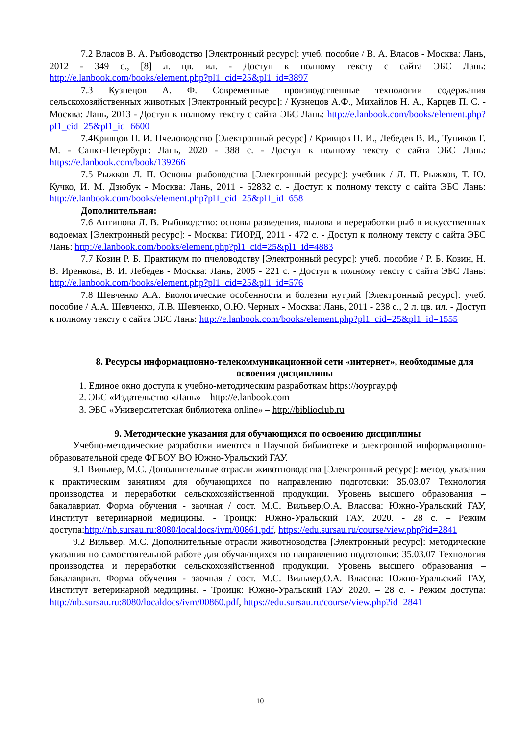7.2 Власов В. А. Рыбоводство [Электронный ресурс]: учеб. пособие / В. А. Власов - Москва: Лань, 2012 - 349 с., [8] л. цв. ил. - Доступ к полному тексту с сайта ЭБС Лань: http://e.lanbook.com/books/element.php?pl1_cid=25&pl1_id=3897
7.3 Кузнецов А. Ф. Современные производственные технологии содержания сельскохозяйственных животных [Электронный ресурс]: / Кузнецов А.Ф., Михайлов Н. А., Карцев П. С. - Москва: Лань, 2013 - Доступ к полному тексту с сайта ЭБС Лань: http://e.lanbook.com/books/element.php?pl1_cid=25&pl1_id=6600
7.4Кривцов Н. И. Пчеловодство [Электронный ресурс] / Кривцов Н. И., Лебедев В. И., Туников Г. М. - Санкт-Петербург: Лань, 2020 - 388 с. - Доступ к полному тексту с сайта ЭБС Лань: https://e.lanbook.com/book/139266
7.5 Рыжков Л. П. Основы рыбоводства [Электронный ресурс]: учебник / Л. П. Рыжков, Т. Ю. Кучко, И. М. Дзюбук - Москва: Лань, 2011 - 52832 с. - Доступ к полному тексту с сайта ЭБС Лань: http://e.lanbook.com/books/element.php?pl1_cid=25&pl1_id=658
Дополнительная:
7.6 Антипова Л. В. Рыбоводство: основы разведения, вылова и переработки рыб в искусственных водоемах [Электронный ресурс]: - Москва: ГИОРД, 2011 - 472 с. - Доступ к полному тексту с сайта ЭБС Лань: http://e.lanbook.com/books/element.php?pl1_cid=25&pl1_id=4883
7.7 Козин Р. Б. Практикум по пчеловодству [Электронный ресурс]: учеб. пособие / Р. Б. Козин, Н. В. Иренкова, В. И. Лебедев - Москва: Лань, 2005 - 221 с. - Доступ к полному тексту с сайта ЭБС Лань: http://e.lanbook.com/books/element.php?pl1_cid=25&pl1_id=576
7.8 Шевченко А.А. Биологические особенности и болезни нутрий [Электронный ресурс]: учеб. пособие / А.А. Шевченко, Л.В. Шевченко, О.Ю. Черных - Москва: Лань, 2011 - 238 с., 2 л. цв. ил. - Доступ к полному тексту с сайта ЭБС Лань: http://e.lanbook.com/books/element.php?pl1_cid=25&pl1_id=1555
8. Ресурсы информационно-телекоммуникационной сети «интернет», необходимые для освоения дисциплины
1. Единое окно доступа к учебно-методическим разработкам https://юургау.рф
2. ЭБС «Издательство «Лань» – http://e.lanbook.com
3. ЭБС «Университетская библиотека online» – http://biblioclub.ru
9. Методические указания для обучающихся по освоению дисциплины
Учебно-методические разработки имеются в Научной библиотеке и электронной информационно-образовательной среде ФГБОУ ВО Южно-Уральский ГАУ.
9.1 Вильвер, М.С. Дополнительные отрасли животноводства [Электронный ресурс]: метод. указания к практическим занятиям для обучающихся по направлению подготовки: 35.03.07 Технология производства и переработки сельскохозяйственной продукции. Уровень высшего образования – бакалавриат. Форма обучения - заочная / сост. М.С. Вильвер,О.А. Власова: Южно-Уральский ГАУ, Институт ветеринарной медицины. - Троицк: Южно-Уральский ГАУ, 2020. - 28 с. – Режим доступа:http://nb.sursau.ru:8080/localdocs/ivm/00861.pdf, https://edu.sursau.ru/course/view.php?id=2841
9.2 Вильвер, М.С. Дополнительные отрасли животноводства [Электронный ресурс]: методические указания по самостоятельной работе для обучающихся по направлению подготовки: 35.03.07 Технология производства и переработки сельскохозяйственной продукции. Уровень высшего образования – бакалавриат. Форма обучения - заочная / сост. М.С. Вильвер,О.А. Власова: Южно-Уральский ГАУ, Институт ветеринарной медицины. - Троицк: Южно-Уральский ГАУ 2020. – 28 с. - Режим доступа: http://nb.sursau.ru:8080/localdocs/ivm/00860.pdf, https://edu.sursau.ru/course/view.php?id=2841
10